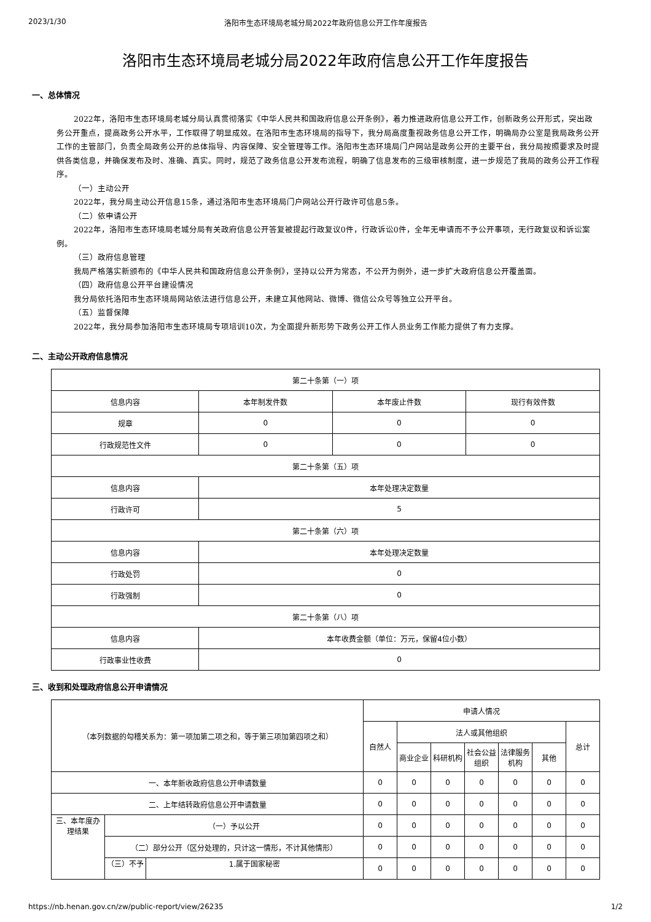2023/1/30 洛阳市生态环境局老城分局2022年政府信息公开工作年度报告
洛阳市生态环境局老城分局2022年政府信息公开工作年度报告
一、总体情况
2022年，洛阳市生态环境局老城分局认真贯彻落实《中华人民共和国政府信息公开条例》，着力推进政府信息公开工作，创新政务公开形式，突出政务公开重点，提高政务公开水平，工作取得了明显成效。在洛阳市生态环境局的指导下，我分局高度重视政务信息公开工作，明确局办公室是我局政务公开工作的主管部门，负责全局政务公开的总体指导、内容保障、安全管理等工作。洛阳市生态环境局门户网站是政务公开的主要平台，我分局按照要求及时提供各类信息，并确保发布及时、准确、真实。同时，规范了政务信息公开发布流程，明确了信息发布的三级审核制度，进一步规范了我局的政务公开工作程序。
（一）主动公开
2022年，我分局主动公开信息15条，通过洛阳市生态环境局门户网站公开行政许可信息5条。
（二）依申请公开
2022年，洛阳市生态环境局老城分局有关政府信息公开答复被提起行政复议0件，行政诉讼0件，全年无申请而不予公开事项，无行政复议和诉讼案例。
（三）政府信息管理
我局严格落实新颁布的《中华人民共和国政府信息公开条例》，坚持以公开为常态，不公开为例外，进一步扩大政府信息公开覆盖面。
（四）政府信息公开平台建设情况
我分局依托洛阳市生态环境局网站依法进行信息公开，未建立其他网站、微博、微信公众号等独立公开平台。
（五）监督保障
2022年，我分局参加洛阳市生态环境局专项培训10次，为全面提升新形势下政务公开工作人员业务工作能力提供了有力支撑。
二、主动公开政府信息情况
| 第二十条第（一）项 | | | |
| 信息内容 | 本年制发件数 | 本年废止件数 | 现行有效件数 |
| 规章 | 0 | 0 | 0 |
| 行政规范性文件 | 0 | 0 | 0 |
| 第二十条第（五）项 | | | |
| 信息内容 | 本年处理决定数量 | | |
| 行政许可 | 5 | | |
| 第二十条第（六）项 | | | |
| 信息内容 | 本年处理决定数量 | | |
| 行政处罚 | 0 | | |
| 行政强制 | 0 | | |
| 第二十条第（八）项 | | | |
| 信息内容 | 本年收费金额（单位：万元，保留4位小数） | | |
| 行政事业性收费 | 0 | | |
三、收到和处理政府信息公开申请情况
| （本列数据的勾稽关系为：第一项加第二项之和，等于第三项加第四项之和） | | | 申请人情况 | | | | | | |
| | | | 自然人 | 法人或其他组织 | | | | | 总计 |
| | | | | 商业企业 | 科研机构 | 社会公益组织 | 法律服务机构 | 其他 | |
| 一、本年新收政府信息公开申请数量 | | | 0 | 0 | 0 | 0 | 0 | 0 | 0 |
| 二、上年结转政府信息公开申请数量 | | | 0 | 0 | 0 | 0 | 0 | 0 | 0 |
| 三、本年度办理结果 | （一）予以公开 | | 0 | 0 | 0 | 0 | 0 | 0 | 0 |
| | （二）部分公开（区分处理的，只计这一情形，不计其他情形） | | 0 | 0 | 0 | 0 | 0 | 0 | 0 |
| | （三）不予 | 1.属于国家秘密 | 0 | 0 | 0 | 0 | 0 | 0 | 0 |
https://nb.henan.gov.cn/zw/public-report/view/26235 1/2